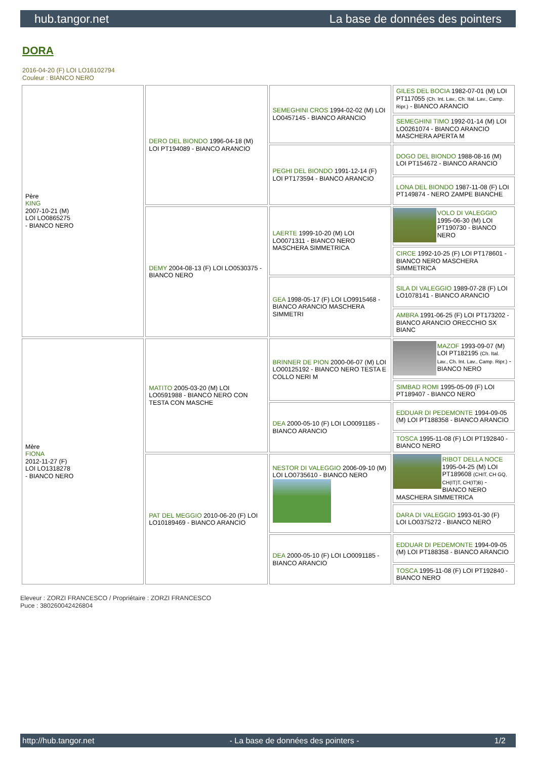hub.tangor.net La base de données des pointers
DORA
2016-04-20 (F) LOI LO16102794
Couleur : BIANCO NERO
| Père KING 2007-10-21 (M) LOI LO0865275 - BIANCO NERO | DERO DEL BIONDO 1996-04-18 (M) LOI PT194089 - BIANCO ARANCIO | SEMEGHINI CROS 1994-02-02 (M) LOI LO0457145 - BIANCO ARANCIO | GILES DEL BOCIA 1982-07-01 (M) LOI PT117055 (Ch. Int. Lav., Ch. Ital. Lav., Camp. Ripr.) - BIANCO ARANCIO |
| | | | SEMEGHINI TIMO 1992-01-14 (M) LOI LO0261074 - BIANCO ARANCIO MASCHERA APERTA M |
| | | PEGHI DEL BIONDO 1991-12-14 (F) LOI PT173594 - BIANCO ARANCIO | DOGO DEL BIONDO 1988-08-16 (M) LOI PT154672 - BIANCO ARANCIO |
| | | | LONA DEL BIONDO 1987-11-08 (F) LOI PT149874 - NERO ZAMPE BIANCHE |
| | DEMY 2004-08-13 (F) LOI LO0530375 - BIANCO NERO | LAERTE 1999-10-20 (M) LOI LO0071311 - BIANCO NERO MASCHERA SIMMETRICA | VOLO DI VALEGGIO 1995-06-30 (M) LOI PT190730 - BIANCO NERO |
| | | | CIRCE 1992-10-25 (F) LOI PT178601 - BIANCO NERO MASCHERA SIMMETRICA |
| | | GEA 1998-05-17 (F) LOI LO9915468 - BIANCO ARANCIO MASCHERA SIMMETRI | SILA DI VALEGGIO 1989-07-28 (F) LOI LO1078141 - BIANCO ARANCIO |
| | | | AMBRA 1991-06-25 (F) LOI PT173202 - BIANCO ARANCIO ORECCHIO SX BIANC |
| Mère FIONA 2012-11-27 (F) LOI LO1318278 - BIANCO NERO | MATITO 2005-03-20 (M) LOI LO0591988 - BIANCO NERO CON TESTA CON MASCHE | BRINNER DE PION 2000-06-07 (M) LOI LO00125192 - BIANCO NERO TESTA E COLLO NERI M | MAZOF 1993-09-07 (M) LOI PT182195 (Ch. Ital. Lav., Ch. Int. Lav., Camp. Ripr.) - BIANCO NERO |
| | | | SIMBAD ROMI 1995-05-09 (F) LOI PT189407 - BIANCO NERO |
| | | DEA 2000-05-10 (F) LOI LO0091185 - BIANCO ARANCIO | EDDUAR DI PEDEMONTE 1994-09-05 (M) LOI PT188358 - BIANCO ARANCIO |
| | | | TOSCA 1995-11-08 (F) LOI PT192840 - BIANCO NERO |
| | PAT DEL MEGGIO 2010-06-20 (F) LOI LO10189469 - BIANCO ARANCIO | NESTOR DI VALEGGIO 2006-09-10 (M) LOI LO0735610 - BIANCO NERO | RIBOT DELLA NOCE 1995-04-25 (M) LOI PT189608 (CHIT, CH GQ, CH(IT)T, CH(IT)B) - BIANCO NERO MASCHERA SIMMETRICA |
| | | | DARA DI VALEGGIO 1993-01-30 (F) LOI LO0375272 - BIANCO NERO |
| | | DEA 2000-05-10 (F) LOI LO0091185 - BIANCO ARANCIO | EDDUAR DI PEDEMONTE 1994-09-05 (M) LOI PT188358 - BIANCO ARANCIO |
| | | | TOSCA 1995-11-08 (F) LOI PT192840 - BIANCO NERO |
Eleveur : ZORZI FRANCESCO / Propriétaire : ZORZI FRANCESCO
Puce : 380260042426804
http://hub.tangor.net - La base de données des pointers - 1/2